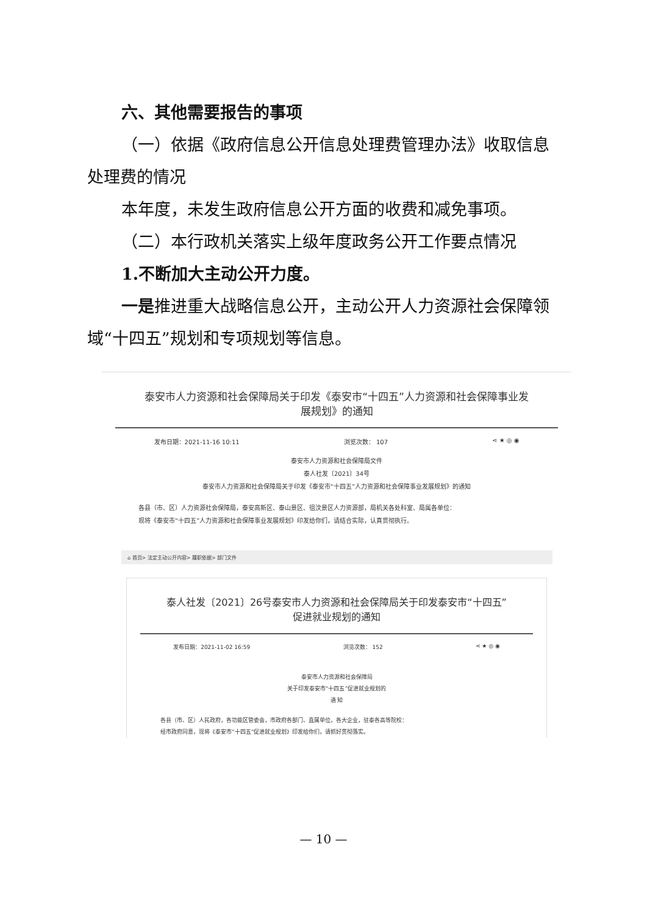六、其他需要报告的事项
（一）依据《政府信息公开信息处理费管理办法》收取信息处理费的情况
本年度，未发生政府信息公开方面的收费和减免事项。
（二）本行政机关落实上级年度政务公开工作要点情况
1.不断加大主动公开力度。
一是推进重大战略信息公开，主动公开人力资源社会保障领域“十四五”规划和专项规划等信息。
泰安市人力资源和社会保障局关于印发《泰安市“十四五”人力资源和社会保障事业发展规划》的通知
发布日期：2021-11-16 10:11 浏览次数： 107 ⋖ ★ ◎ ◉
泰安市人力资源和社会保障局文件
泰人社发〔2021〕34号
泰安市人力资源和社会保障局关于印发《泰安市“十四五”人力资源和社会保障事业发展规划》的通知
各县（市、区）人力资源社会保障局，泰安高新区、泰山景区、徂汶景区人力资源部，局机关各处科室、局属各单位：
现将《泰安市“十四五”人力资源和社会保障事业发展规划》印发给你们，请结合实际，认真贯彻执行。
⌂ 首页> 法定主动公开内容> 履职依据> 部门文件
泰人社发〔2021〕26号泰安市人力资源和社会保障局关于印发泰安市“十四五”促进就业规划的通知
发布日期：2021-11-02 16:59 浏览次数： 152 ⋖ ★ ◎ ◉
泰安市人力资源和社会保障局
关于印发泰安市“十四五”促进就业规划的
通 知
各县（市、区）人民政府，各功能区管委会，市政府各部门、直属单位，各大企业，驻泰各高等院校：
经市政府同意，现将《泰安市“十四五”促进就业规划》印发给你们，请抓好贯彻落实。
— 10 —